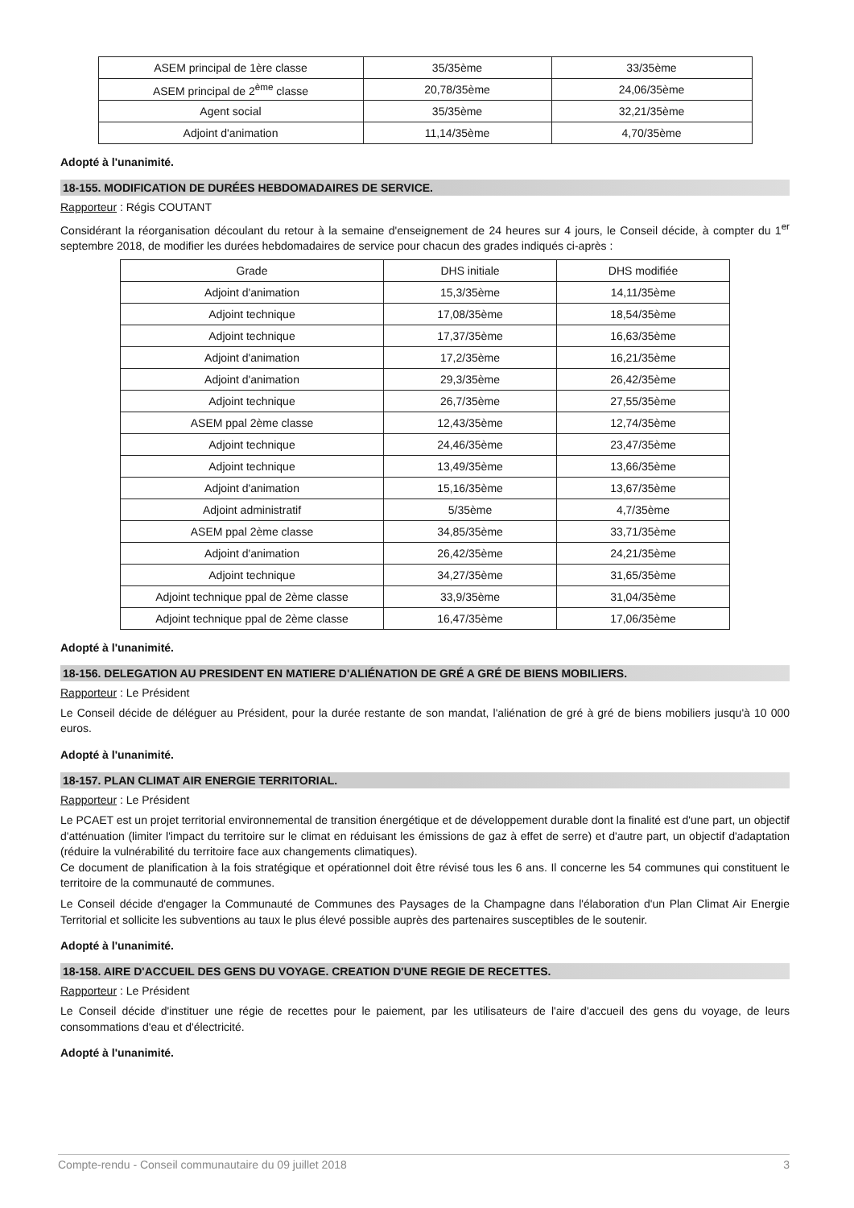| ASEM principal de 1ère classe | 35/35ème | 33/35ème |
| ASEM principal de 2<sup>ème</sup> classe | 20,78/35ème | 24,06/35ème |
| Agent social | 35/35ème | 32,21/35ème |
| Adjoint d'animation | 11,14/35ème | 4,70/35ème |
Adopté à l'unanimité.
18-155. MODIFICATION DE DURÉES HEBDOMADAIRES DE SERVICE.
Rapporteur : Régis COUTANT
Considérant la réorganisation découlant du retour à la semaine d'enseignement de 24 heures sur 4 jours, le Conseil décide, à compter du 1<sup>er</sup> septembre 2018, de modifier les durées hebdomadaires de service pour chacun des grades indiqués ci-après :
| Grade | DHS initiale | DHS modifiée |
| Adjoint d'animation | 15,3/35ème | 14,11/35ème |
| Adjoint technique | 17,08/35ème | 18,54/35ème |
| Adjoint technique | 17,37/35ème | 16,63/35ème |
| Adjoint d'animation | 17,2/35ème | 16,21/35ème |
| Adjoint d'animation | 29,3/35ème | 26,42/35ème |
| Adjoint technique | 26,7/35ème | 27,55/35ème |
| ASEM ppal 2ème classe | 12,43/35ème | 12,74/35ème |
| Adjoint technique | 24,46/35ème | 23,47/35ème |
| Adjoint technique | 13,49/35ème | 13,66/35ème |
| Adjoint d'animation | 15,16/35ème | 13,67/35ème |
| Adjoint administratif | 5/35ème | 4,7/35ème |
| ASEM ppal 2ème classe | 34,85/35ème | 33,71/35ème |
| Adjoint d'animation | 26,42/35ème | 24,21/35ème |
| Adjoint technique | 34,27/35ème | 31,65/35ème |
| Adjoint technique ppal de 2ème classe | 33,9/35ème | 31,04/35ème |
| Adjoint technique ppal de 2ème classe | 16,47/35ème | 17,06/35ème |
Adopté à l'unanimité.
18-156. DELEGATION AU PRESIDENT EN MATIERE D'ALIÉNATION DE GRÉ A GRÉ DE BIENS MOBILIERS.
Rapporteur : Le Président
Le Conseil décide de déléguer au Président, pour la durée restante de son mandat, l'aliénation de gré à gré de biens mobiliers jusqu'à 10 000 euros.
Adopté à l'unanimité.
18-157. PLAN CLIMAT AIR ENERGIE TERRITORIAL.
Rapporteur : Le Président
Le PCAET est un projet territorial environnemental de transition énergétique et de développement durable dont la finalité est d'une part, un objectif d'atténuation (limiter l'impact du territoire sur le climat en réduisant les émissions de gaz à effet de serre) et d'autre part, un objectif d'adaptation (réduire la vulnérabilité du territoire face aux changements climatiques).
Ce document de planification à la fois stratégique et opérationnel doit être révisé tous les 6 ans. Il concerne les 54 communes qui constituent le territoire de la communauté de communes.
Le Conseil décide d'engager la Communauté de Communes des Paysages de la Champagne dans l'élaboration d'un Plan Climat Air Energie Territorial et sollicite les subventions au taux le plus élevé possible auprès des partenaires susceptibles de le soutenir.
Adopté à l'unanimité.
18-158. AIRE D'ACCUEIL DES GENS DU VOYAGE. CREATION D'UNE REGIE DE RECETTES.
Rapporteur : Le Président
Le Conseil décide d'instituer une régie de recettes pour le paiement, par les utilisateurs de l'aire d'accueil des gens du voyage, de leurs consommations d'eau et d'électricité.
Adopté à l'unanimité.
Compte-rendu - Conseil communautaire du 09 juillet 2018 3